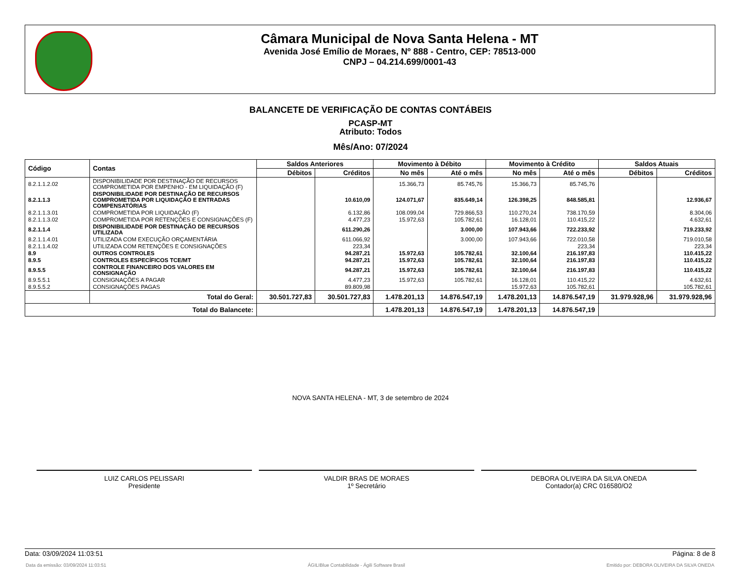Câmara Municipal de Nova Santa Helena - MT
Avenida José Emílio de Moraes, Nº 888 - Centro, CEP: 78513-000
CNPJ – 04.214.699/0001-43
BALANCETE DE VERIFICAÇÃO DE CONTAS CONTÁBEIS
PCASP-MT
Atributo: Todos
Mês/Ano: 07/2024
| Código | Contas | Saldos Anteriores | | Movimento à Débito | | Movimento à Crédito | | Saldos Atuais | |
| --- | --- | --- | --- | --- | --- | --- | --- | --- | --- |
| | | Débitos | Créditos | No mês | Até o mês | No mês | Até o mês | Débitos | Créditos |
| 8.2.1.1.2.02 | DISPONIBILIDADE POR DESTINAÇÃO DE RECURSOS COMPROMETIDA POR EMPENHO - EM LIQUIDAÇÃO (F) | | | 15.366,73 | 85.745,76 | 15.366,73 | 85.745,76 | | |
| 8.2.1.1.3 | DISPONIBILIDADE POR DESTINAÇÃO DE RECURSOS COMPROMETIDA POR LIQUIDAÇÃO E ENTRADAS COMPENSATÓRIAS | | 10.610,09 | 124.071,67 | 835.649,14 | 126.398,25 | 848.585,81 | | 12.936,67 |
| 8.2.1.1.3.01 | COMPROMETIDA POR LIQUIDAÇÃO (F) | | 6.132,86 | 108.099,04 | 729.866,53 | 110.270,24 | 738.170,59 | | 8.304,06 |
| 8.2.1.1.3.02 | COMPROMETIDA POR RETENÇÕES E CONSIGNAÇÕES (F) | | 4.477,23 | 15.972,63 | 105.782,61 | 16.128,01 | 110.415,22 | | 4.632,61 |
| 8.2.1.1.4 | DISPONIBILIDADE POR DESTINAÇÃO DE RECURSOS UTILIZADA | | 611.290,26 | | 3.000,00 | 107.943,66 | 722.233,92 | | 719.233,92 |
| 8.2.1.1.4.01 | UTILIZADA COM EXECUÇÃO ORÇAMENTÁRIA | | 611.066,92 | | 3.000,00 | 107.943,66 | 722.010,58 | | 719.010,58 |
| 8.2.1.1.4.02 | UTILIZADA COM RETENÇÕES E CONSIGNAÇÕES | | 223,34 | | | | 223,34 | | 223,34 |
| 8.9 | OUTROS CONTROLES | | 94.287,21 | 15.972,63 | 105.782,61 | 32.100,64 | 216.197,83 | | 110.415,22 |
| 8.9.5 | CONTROLES ESPECÍFICOS TCE/MT | | 94.287,21 | 15.972,63 | 105.782,61 | 32.100,64 | 216.197,83 | | 110.415,22 |
| 8.9.5.5 | CONTROLE FINANCEIRO DOS VALORES EM CONSIGNAÇÃO | | 94.287,21 | 15.972,63 | 105.782,61 | 32.100,64 | 216.197,83 | | 110.415,22 |
| 8.9.5.5.1 | CONSIGNAÇÕES A PAGAR | | 4.477,23 | 15.972,63 | 105.782,61 | 16.128,01 | 110.415,22 | | 4.632,61 |
| 8.9.5.5.2 | CONSIGNAÇÕES PAGAS | | 89.809,98 | | | 15.972,63 | 105.782,61 | | 105.782,61 |
| | Total do Geral: | 30.501.727,83 | 30.501.727,83 | 1.478.201,13 | 14.876.547,19 | 1.478.201,13 | 14.876.547,19 | 31.979.928,96 | 31.979.928,96 |
| Total do Balancete: | | | | 1.478.201,13 | 14.876.547,19 | 1.478.201,13 | 14.876.547,19 | | |
NOVA SANTA HELENA - MT, 3 de setembro de 2024
LUIZ CARLOS PELISSARI
Presidente
VALDIR BRAS DE MORAES
1º Secretário
DEBORA OLIVEIRA DA SILVA ONEDA
Contador(a) CRC 016580/O2
Data: 03/09/2024 11:03:51 Página: 8 de 8
Data da emissão: 03/09/2024 11:03:51 ÁGILIBlue Contabilidade - Ágili Software Brasil Emitido por: DEBORA OLIVEIRA DA SILVA ONEDA